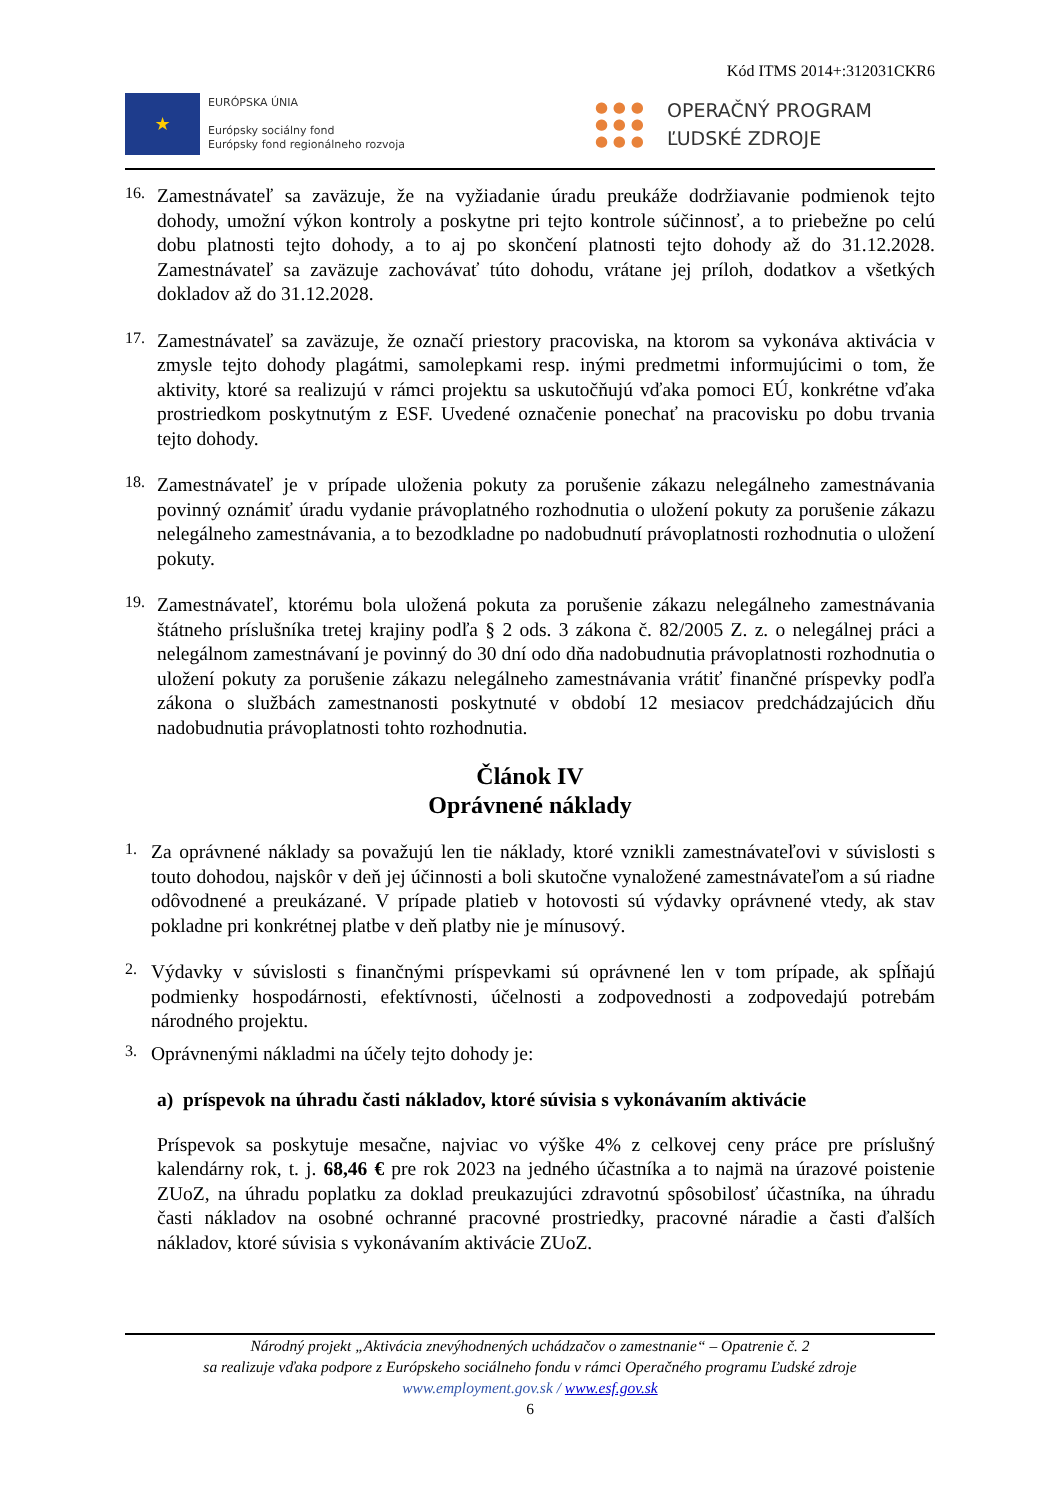Kód ITMS 2014+:312031CKR6
★
EURÓPSKA ÚNIA
Európsky sociálny fond
Európsky fond regionálneho rozvoja
● ● ●
● ● ●
● ● ●
OPERAČNÝ PROGRAM
ĽUDSKÉ ZDROJE
16.
Zamestnávateľ sa zaväzuje, že na vyžiadanie úradu preukáže dodržiavanie podmienok tejto dohody, umožní výkon kontroly a poskytne pri tejto kontrole súčinnosť, a to priebežne po celú dobu platnosti tejto dohody, a to aj po skončení platnosti tejto dohody až do 31.12.2028. Zamestnávateľ sa zaväzuje zachovávať túto dohodu, vrátane jej príloh, dodatkov a všetkých dokladov až do 31.12.2028.
17.
Zamestnávateľ sa zaväzuje, že označí priestory pracoviska, na ktorom sa vykonáva aktivácia v zmysle tejto dohody plagátmi, samolepkami resp. inými predmetmi informujúcimi o tom, že aktivity, ktoré sa realizujú v rámci projektu sa uskutočňujú vďaka pomoci EÚ, konkrétne vďaka prostriedkom poskytnutým z ESF. Uvedené označenie ponechať na pracovisku po dobu trvania tejto dohody.
18.
Zamestnávateľ je v prípade uloženia pokuty za porušenie zákazu nelegálneho zamestnávania povinný oznámiť úradu vydanie právoplatného rozhodnutia o uložení pokuty za porušenie zákazu nelegálneho zamestnávania, a to bezodkladne po nadobudnutí právoplatnosti rozhodnutia o uložení pokuty.
19.
Zamestnávateľ, ktorému bola uložená pokuta za porušenie zákazu nelegálneho zamestnávania štátneho príslušníka tretej krajiny podľa § 2 ods. 3 zákona č. 82/2005 Z. z. o nelegálnej práci a nelegálnom zamestnávaní je povinný do 30 dní odo dňa nadobudnutia právoplatnosti rozhodnutia o uložení pokuty za porušenie zákazu nelegálneho zamestnávania vrátiť finančné príspevky podľa zákona o službách zamestnanosti poskytnuté v období 12 mesiacov predchádzajúcich dňu nadobudnutia právoplatnosti tohto rozhodnutia.
Článok IV
Oprávnené náklady
1.
Za oprávnené náklady sa považujú len tie náklady, ktoré vznikli zamestnávateľovi v súvislosti s touto dohodou, najskôr v deň jej účinnosti a boli skutočne vynaložené zamestnávateľom a sú riadne odôvodnené a preukázané. V prípade platieb v hotovosti sú výdavky oprávnené vtedy, ak stav pokladne pri konkrétnej platbe v deň platby nie je mínusový.
2.
Výdavky v súvislosti s finančnými príspevkami sú oprávnené len v tom prípade, ak spĺňajú podmienky hospodárnosti, efektívnosti, účelnosti a zodpovednosti a zodpovedajú potrebám národného projektu.
3.
Oprávnenými nákladmi na účely tejto dohody je:
a) príspevok na úhradu časti nákladov, ktoré súvisia s vykonávaním aktivácie
Príspevok sa poskytuje mesačne, najviac vo výške 4% z celkovej ceny práce pre príslušný kalendárny rok, t. j. 68,46 € pre rok 2023 na jedného účastníka a to najmä na úrazové poistenie ZUoZ, na úhradu poplatku za doklad preukazujúci zdravotnú spôsobilosť účastníka, na úhradu časti nákladov na osobné ochranné pracovné prostriedky, pracovné náradie a časti ďalších nákladov, ktoré súvisia s vykonávaním aktivácie ZUoZ.
Národný projekt „Aktivácia znevýhodnených uchádzačov o zamestnanie“ – Opatrenie č. 2
sa realizuje vďaka podpore z Európskeho sociálneho fondu v rámci Operačného programu Ľudské zdroje
www.employment.gov.sk / www.esf.gov.sk
6